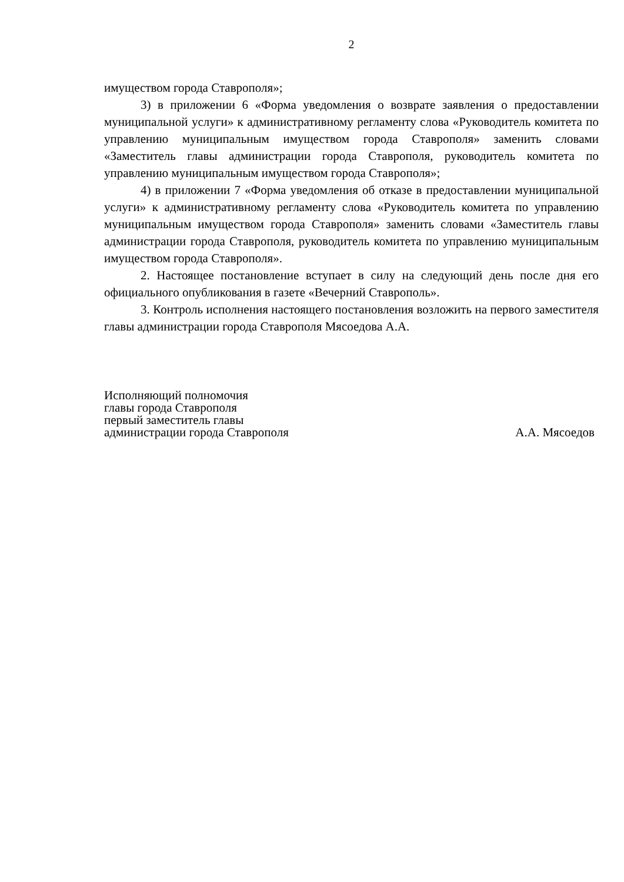2
имуществом города Ставрополя»;
3) в приложении 6 «Форма уведомления о возврате заявления о предоставлении муниципальной услуги» к административному регламенту слова «Руководитель комитета по управлению муниципальным имуществом города Ставрополя» заменить словами «Заместитель главы администрации города Ставрополя, руководитель комитета по управлению муниципальным имуществом города Ставрополя»;
4) в приложении 7 «Форма уведомления об отказе в предоставлении муниципальной услуги» к административному регламенту слова «Руководитель комитета по управлению муниципальным имуществом города Ставрополя» заменить словами «Заместитель главы администрации города Ставрополя, руководитель комитета по управлению муниципальным имуществом города Ставрополя».
2. Настоящее постановление вступает в силу на следующий день после дня его официального опубликования в газете «Вечерний Ставрополь».
3. Контроль исполнения настоящего постановления возложить на первого заместителя главы администрации города Ставрополя Мясоедова А.А.
Исполняющий полномочия
главы города Ставрополя
первый заместитель главы
администрации города Ставрополя
А.А. Мясоедов